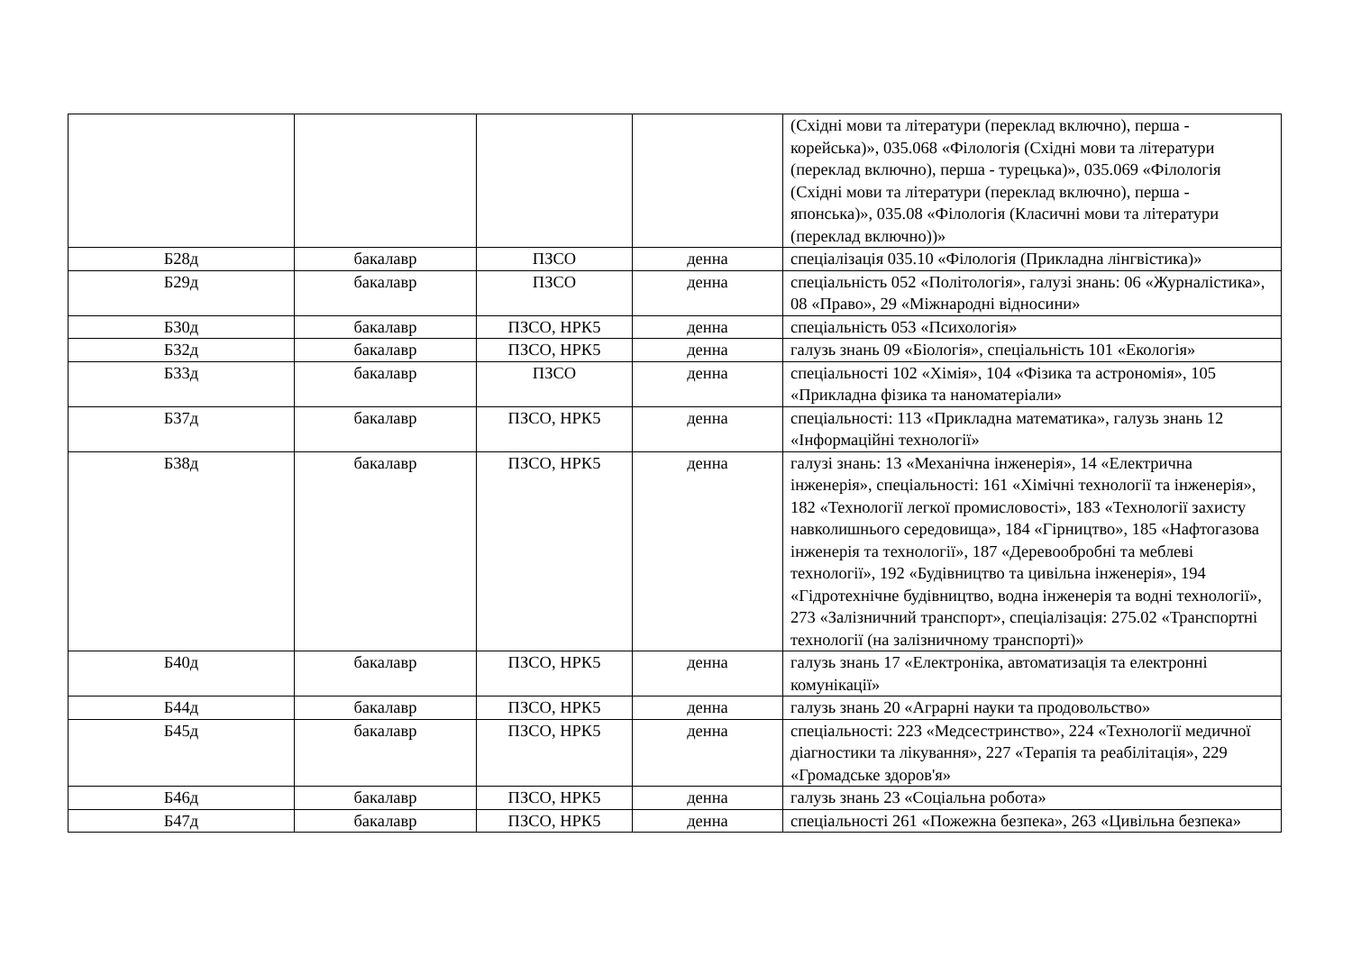| | | | | (Східні мови та літератури (переклад включно), перша - корейська)», 035.068 «Філологія (Східні мови та літератури (переклад включно), перша - турецька)», 035.069 «Філологія (Східні мови та літератури (переклад включно), перша - японська)», 035.08 «Філологія (Класичні мови та літератури (переклад включно))» |
| Б28д | бакалавр | ПЗСО | денна | спеціалізація 035.10 «Філологія (Прикладна лінгвістика)» |
| Б29д | бакалавр | ПЗСО | денна | спеціальність 052 «Політологія», галузі знань: 06 «Журналістика», 08 «Право», 29 «Міжнародні відносини» |
| Б30д | бакалавр | ПЗСО, НРК5 | денна | спеціальність 053 «Психологія» |
| Б32д | бакалавр | ПЗСО, НРК5 | денна | галузь знань 09 «Біологія», спеціальність 101 «Екологія» |
| Б33д | бакалавр | ПЗСО | денна | спеціальності 102 «Хімія», 104 «Фізика та астрономія», 105 «Прикладна фізика та наноматеріали» |
| Б37д | бакалавр | ПЗСО, НРК5 | денна | спеціальності: 113 «Прикладна математика», галузь знань 12 «Інформаційні технології» |
| Б38д | бакалавр | ПЗСО, НРК5 | денна | галузі знань: 13 «Механічна інженерія», 14 «Електрична інженерія», спеціальності: 161 «Хімічні технології та інженерія», 182 «Технології легкої промисловості», 183 «Технології захисту навколишнього середовища», 184 «Гірництво», 185 «Нафтогазова інженерія та технології», 187 «Деревообробні та меблеві технології», 192 «Будівництво та цивільна інженерія», 194 «Гідротехнічне будівництво, водна інженерія та водні технології», 273 «Залізничний транспорт», спеціалізація: 275.02 «Транспортні технології (на залізничному транспорті)» |
| Б40д | бакалавр | ПЗСО, НРК5 | денна | галузь знань 17 «Електроніка, автоматизація та електронні комунікації» |
| Б44д | бакалавр | ПЗСО, НРК5 | денна | галузь знань 20 «Аграрні науки та продовольство» |
| Б45д | бакалавр | ПЗСО, НРК5 | денна | спеціальності: 223 «Медсестринство», 224 «Технології медичної діагностики та лікування», 227 «Терапія та реабілітація», 229 «Громадське здоров'я» |
| Б46д | бакалавр | ПЗСО, НРК5 | денна | галузь знань 23 «Соціальна робота» |
| Б47д | бакалавр | ПЗСО, НРК5 | денна | спеціальності 261 «Пожежна безпека», 263 «Цивільна безпека» |